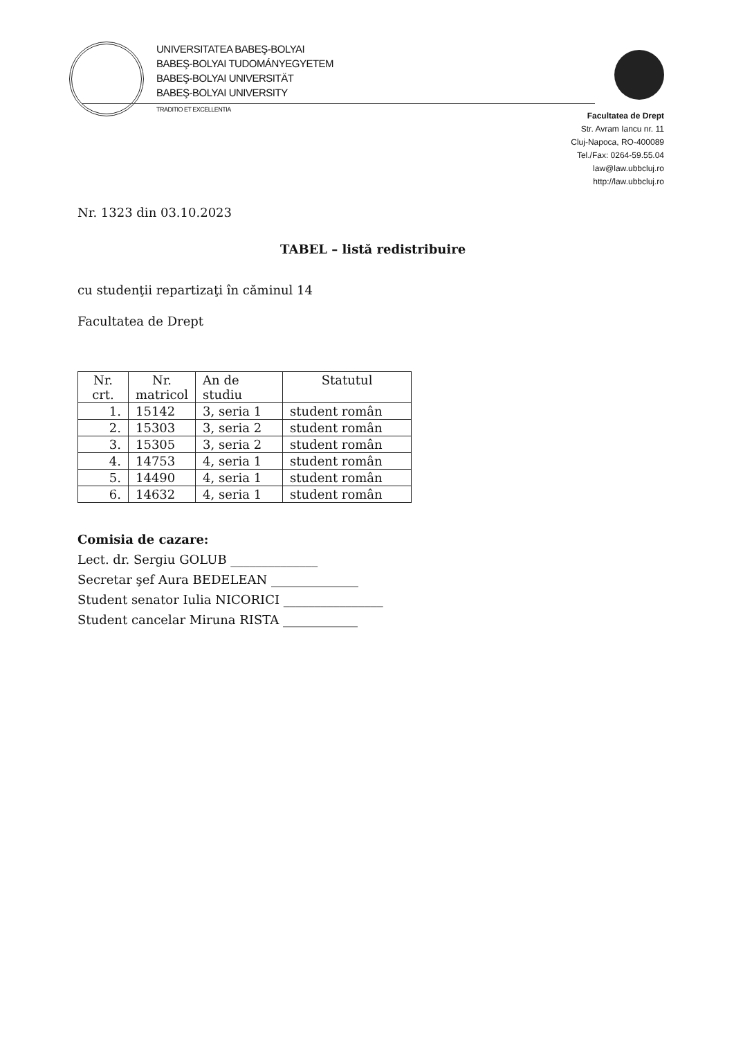UNIVERSITATEA BABEŞ-BOLYAI
BABEŞ-BOLYAI TUDOMÁNYEGYETEM
BABEŞ-BOLYAI UNIVERSITÄT
BABEŞ-BOLYAI UNIVERSITY
TRADITIO ET EXCELLENTIA
Facultatea de Drept
Str. Avram Iancu nr. 11
Cluj-Napoca, RO-400089
Tel./Fax: 0264-59.55.04
law@law.ubbcluj.ro
http://law.ubbcluj.ro
Nr. 1323 din 03.10.2023
TABEL – listă redistribuire
cu studenţii repartizaţi în căminul 14
Facultatea de Drept
| Nr. crt. | Nr. matricol | An de studiu | Statutul |
| --- | --- | --- | --- |
| 1. | 15142 | 3, seria 1 | student român |
| 2. | 15303 | 3, seria 2 | student român |
| 3. | 15305 | 3, seria 2 | student român |
| 4. | 14753 | 4, seria 1 | student român |
| 5. | 14490 | 4, seria 1 | student român |
| 6. | 14632 | 4, seria 1 | student român |
Comisia de cazare:
Lect. dr. Sergiu GOLUB ______________
Secretar şef Aura BEDELEAN ______________
Student senator Iulia NICORICI ________________
Student cancelar Miruna RISTA ____________